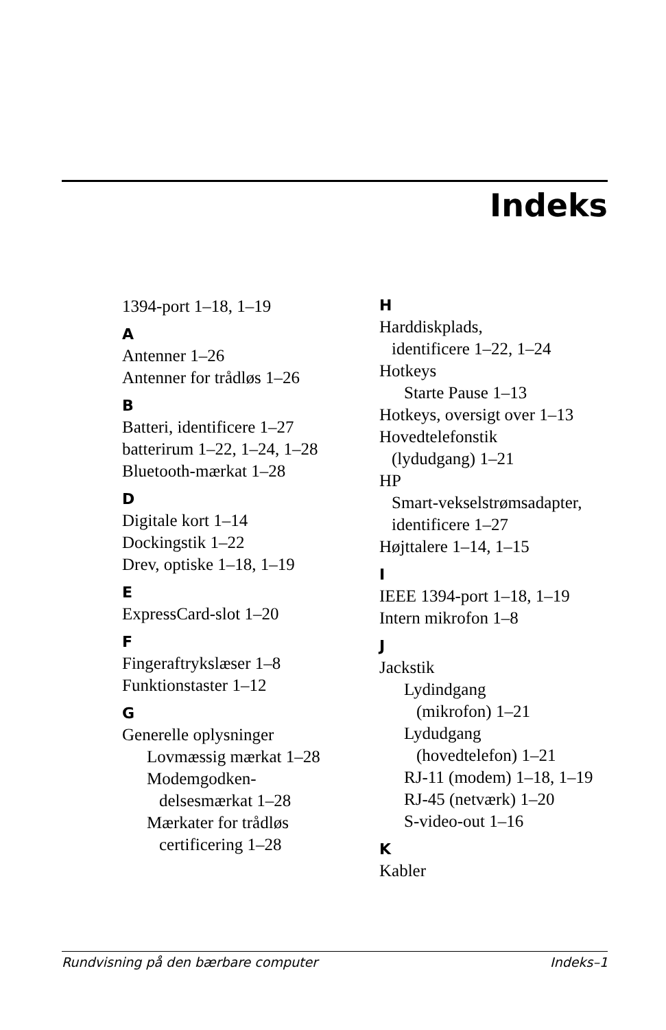Indeks
1394-port 1–18, 1–19
A
Antenner 1–26
Antenner for trådløs 1–26
B
Batteri, identificere 1–27
batterirum 1–22, 1–24, 1–28
Bluetooth-mærkat 1–28
D
Digitale kort 1–14
Dockingstik 1–22
Drev, optiske 1–18, 1–19
E
ExpressCard-slot 1–20
F
Fingeraftrykslæser 1–8
Funktionstaster 1–12
G
Generelle oplysninger
Lovmæssig mærkat 1–28
Modemgodken-
delsesmærkat 1–28
Mærkater for trådløs
certificering 1–28
H
Harddiskplads,
identificere 1–22, 1–24
Hotkeys
Starte Pause 1–13
Hotkeys, oversigt over 1–13
Hovedtelefonstik
(lydudgang) 1–21
HP
Smart-vekselstrømsadapter,
identificere 1–27
Højttalere 1–14, 1–15
I
IEEE 1394-port 1–18, 1–19
Intern mikrofon 1–8
J
Jackstik
Lydindgang
(mikrofon) 1–21
Lydudgang
(hovedtelefon) 1–21
RJ-11 (modem) 1–18, 1–19
RJ-45 (netværk) 1–20
S-video-out 1–16
K
Kabler
Rundvisning på den bærbare computer Indeks–1